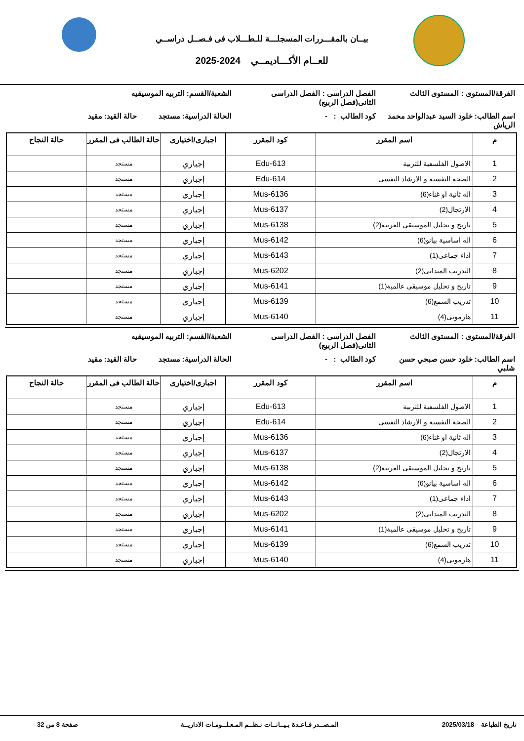بيــان بالمقـــررات المسجلـــة للـطـــلاب فى فـصــل دراســي
للعــام الأكـــاديمــي 2024-2025
الفرقة/المستوى : المستوى الثالث
الفصل الدراسى : الفصل الدراسى الثانى(فصل الربيع)
الشعبة/القسم: التربيه الموسيقيه
اسم الطالب: خلود السيد عبدالواحد محمد الرياش
كود الطالب : - الحالة الدراسية: مستجد
حالة القيد: مقيد
| م | اسم المقرر | كود المقرر | اجبارى/اختيارى | حالة الطالب فى المقرر | حالة النجاح |
| --- | --- | --- | --- | --- | --- |
| 1 | الاصول الفلسفية للتربية | Edu-613 | إجباري | مستجد | |
| 2 | الصحة النفسية و الارشاد النفسى | Edu-614 | إجباري | مستجد | |
| 3 | اله ثانية او غناء(6) | Mus-6136 | إجباري | مستجد | |
| 4 | الارتجال(2) | Mus-6137 | إجباري | مستجد | |
| 5 | تاريخ و تحليل الموسيقى العربية(2) | Mus-6138 | إجباري | مستجد | |
| 6 | اله اساسية بيانو(6) | Mus-6142 | إجباري | مستجد | |
| 7 | اداء جماعى(1) | Mus-6143 | إجباري | مستجد | |
| 8 | التدريب الميدانى(2) | Mus-6202 | إجباري | مستجد | |
| 9 | تاريخ و تحليل موسيقى عالمية(1) | Mus-6141 | إجباري | مستجد | |
| 10 | تدريب السمع(6) | Mus-6139 | إجباري | مستجد | |
| 11 | هارمونى(4) | Mus-6140 | إجباري | مستجد | |
الفرقة/المستوى : المستوى الثالث
الفصل الدراسى : الفصل الدراسى الثانى(فصل الربيع)
الشعبة/القسم: التربيه الموسيقيه
اسم الطالب: خلود حسن صبحي حسن شلبي
كود الطالب : - الحالة الدراسية: مستجد
حالة القيد: مقيد
| م | اسم المقرر | كود المقرر | اجبارى/اختيارى | حالة الطالب فى المقرر | حالة النجاح |
| --- | --- | --- | --- | --- | --- |
| 1 | الاصول الفلسفية للتربية | Edu-613 | إجباري | مستجد | |
| 2 | الصحة النفسية و الارشاد النفسى | Edu-614 | إجباري | مستجد | |
| 3 | اله ثانية او غناء(6) | Mus-6136 | إجباري | مستجد | |
| 4 | الارتجال(2) | Mus-6137 | إجباري | مستجد | |
| 5 | تاريخ و تحليل الموسيقى العربية(2) | Mus-6138 | إجباري | مستجد | |
| 6 | اله اساسية بيانو(6) | Mus-6142 | إجباري | مستجد | |
| 7 | اداء جماعى(1) | Mus-6143 | إجباري | مستجد | |
| 8 | التدريب الميدانى(2) | Mus-6202 | إجباري | مستجد | |
| 9 | تاريخ و تحليل موسيقى عالمية(1) | Mus-6141 | إجباري | مستجد | |
| 10 | تدريب السمع(6) | Mus-6139 | إجباري | مستجد | |
| 11 | هارمونى(4) | Mus-6140 | إجباري | مستجد | |
تاريخ الطباعة 2025/03/18 المـصــدر قـاعـدة بـيــانــات نـظــم المـعـلــومـات الاداريــة
صفحة 8 من 32